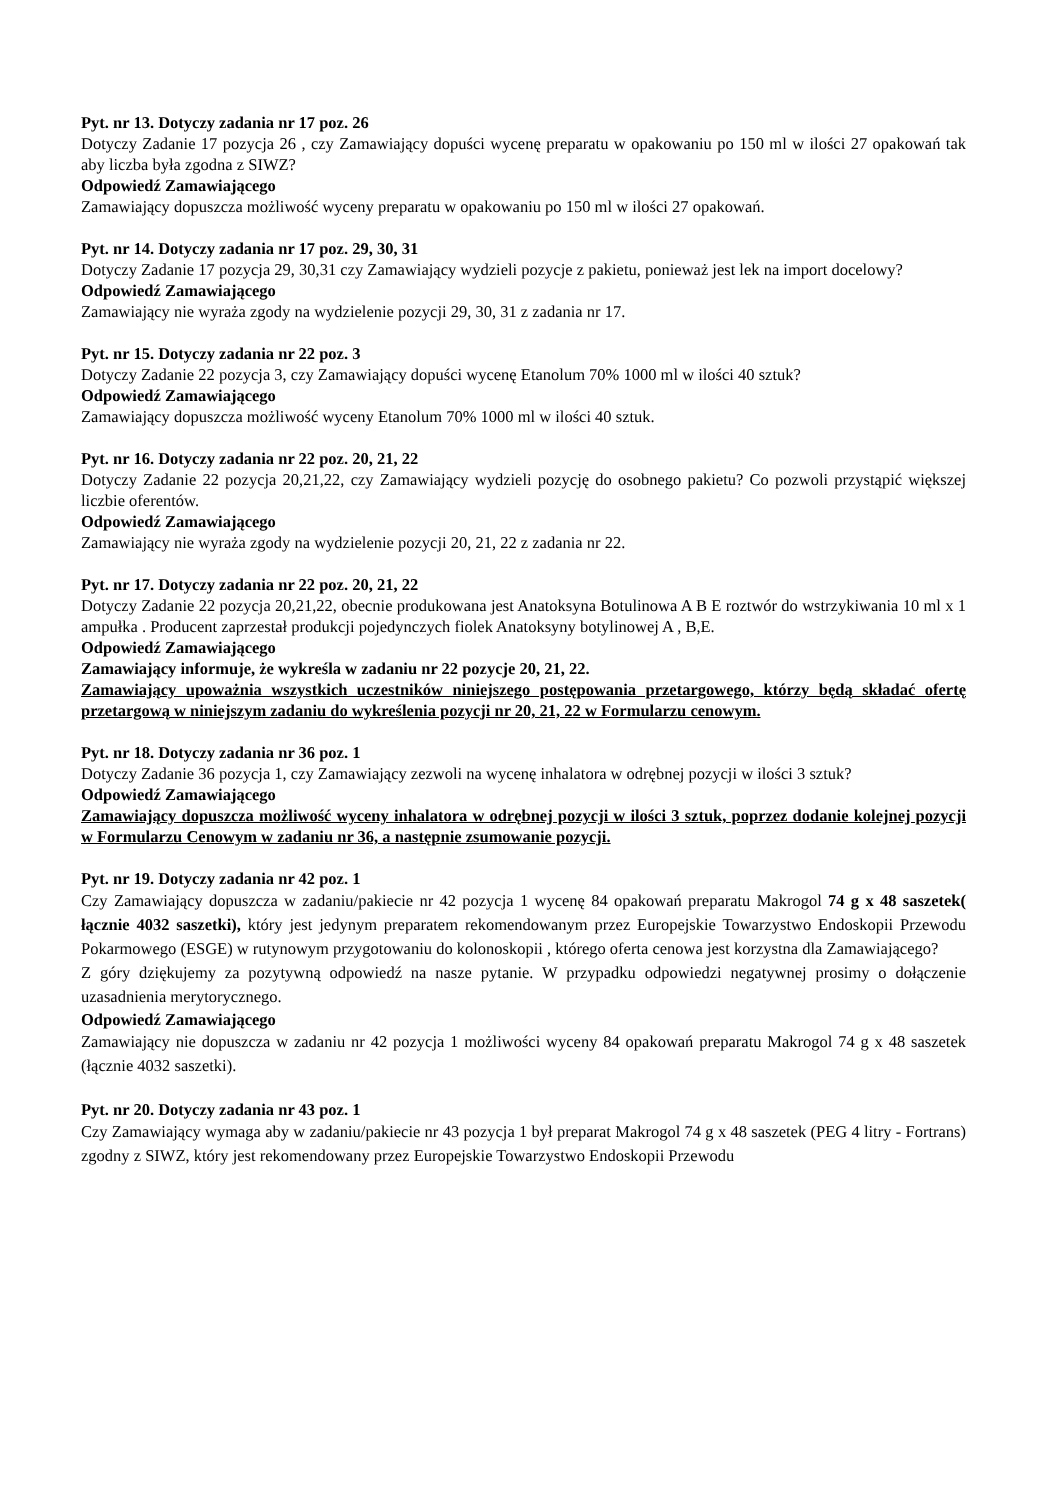Pyt. nr 13. Dotyczy zadania nr 17 poz. 26
Dotyczy Zadanie 17 pozycja 26 , czy Zamawiający dopuści wycenę preparatu w opakowaniu po 150 ml w ilości 27 opakowań tak aby liczba była zgodna z SIWZ?
Odpowiedź Zamawiającego
Zamawiający dopuszcza możliwość wyceny preparatu w opakowaniu po 150 ml w ilości 27 opakowań.
Pyt. nr 14. Dotyczy zadania nr 17 poz. 29, 30, 31
Dotyczy Zadanie 17 pozycja 29, 30,31 czy Zamawiający wydzieli pozycje z pakietu, ponieważ jest lek na import docelowy?
Odpowiedź Zamawiającego
Zamawiający nie wyraża zgody na wydzielenie pozycji 29, 30, 31 z zadania nr 17.
Pyt. nr 15. Dotyczy zadania nr 22 poz. 3
Dotyczy Zadanie 22 pozycja 3, czy Zamawiający dopuści wycenę Etanolum 70% 1000 ml w ilości 40 sztuk?
Odpowiedź Zamawiającego
Zamawiający dopuszcza możliwość wyceny Etanolum 70% 1000 ml w ilości 40 sztuk.
Pyt. nr 16. Dotyczy zadania nr 22 poz. 20, 21, 22
Dotyczy Zadanie 22 pozycja 20,21,22, czy Zamawiający wydzieli pozycję do osobnego pakietu? Co pozwoli przystąpić większej liczbie oferentów.
Odpowiedź Zamawiającego
Zamawiający nie wyraża zgody na wydzielenie pozycji 20, 21, 22 z zadania nr 22.
Pyt. nr 17. Dotyczy zadania nr 22 poz. 20, 21, 22
Dotyczy Zadanie 22 pozycja 20,21,22, obecnie produkowana jest Anatoksyna Botulinowa A B E roztwór do wstrzykiwania 10 ml x 1 ampułka . Producent zaprzestał produkcji pojedynczych fiolek Anatoksyny botylinowej A , B,E.
Odpowiedź Zamawiającego
Zamawiający informuje, że wykreśla w zadaniu nr 22 pozycje 20, 21, 22.
Zamawiający upoważnia wszystkich uczestników niniejszego postępowania przetargowego, którzy będą składać ofertę przetargową w niniejszym zadaniu do wykreślenia pozycji nr 20, 21, 22 w Formularzu cenowym.
Pyt. nr 18. Dotyczy zadania nr 36 poz. 1
Dotyczy Zadanie 36 pozycja 1, czy Zamawiający zezwoli na wycenę inhalatora w odrębnej pozycji w ilości 3 sztuk?
Odpowiedź Zamawiającego
Zamawiający dopuszcza możliwość wyceny inhalatora w odrębnej pozycji w ilości 3 sztuk, poprzez dodanie kolejnej pozycji w Formularzu Cenowym w zadaniu nr 36, a następnie zsumowanie pozycji.
Pyt. nr 19. Dotyczy zadania nr 42 poz. 1
Czy Zamawiający dopuszcza w zadaniu/pakiecie nr 42 pozycja 1 wycenę 84 opakowań preparatu Makrogol 74 g x 48 saszetek( łącznie 4032 saszetki), który jest jedynym preparatem rekomendowanym przez Europejskie Towarzystwo Endoskopii Przewodu Pokarmowego (ESGE) w rutynowym przygotowaniu do kolonoskopii , którego oferta cenowa jest korzystna dla Zamawiającego?
Z góry dziękujemy za pozytywną odpowiedź na nasze pytanie. W przypadku odpowiedzi negatywnej prosimy o dołączenie uzasadnienia merytorycznego.
Odpowiedź Zamawiającego
Zamawiający nie dopuszcza w zadaniu nr 42 pozycja 1 możliwości wyceny 84 opakowań preparatu Makrogol 74 g x 48 saszetek (łącznie 4032 saszetki).
Pyt. nr 20. Dotyczy zadania nr 43 poz. 1
Czy Zamawiający wymaga aby w zadaniu/pakiecie nr 43 pozycja 1 był preparat Makrogol 74 g x 48 saszetek (PEG 4 litry - Fortrans) zgodny z SIWZ, który jest rekomendowany przez Europejskie Towarzystwo Endoskopii Przewodu